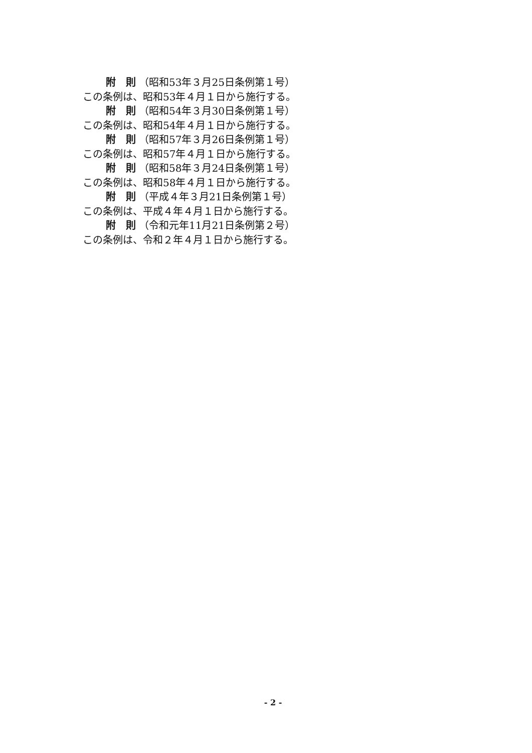附　則 （昭和53年３月25日条例第１号）
この条例は、昭和53年４月１日から施行する。
附　則 （昭和54年３月30日条例第１号）
この条例は、昭和54年４月１日から施行する。
附　則 （昭和57年３月26日条例第１号）
この条例は、昭和57年４月１日から施行する。
附　則 （昭和58年３月24日条例第１号）
この条例は、昭和58年４月１日から施行する。
附　則 （平成４年３月21日条例第１号）
この条例は、平成４年４月１日から施行する。
附　則 （令和元年11月21日条例第２号）
この条例は、令和２年４月１日から施行する。
- 2 -